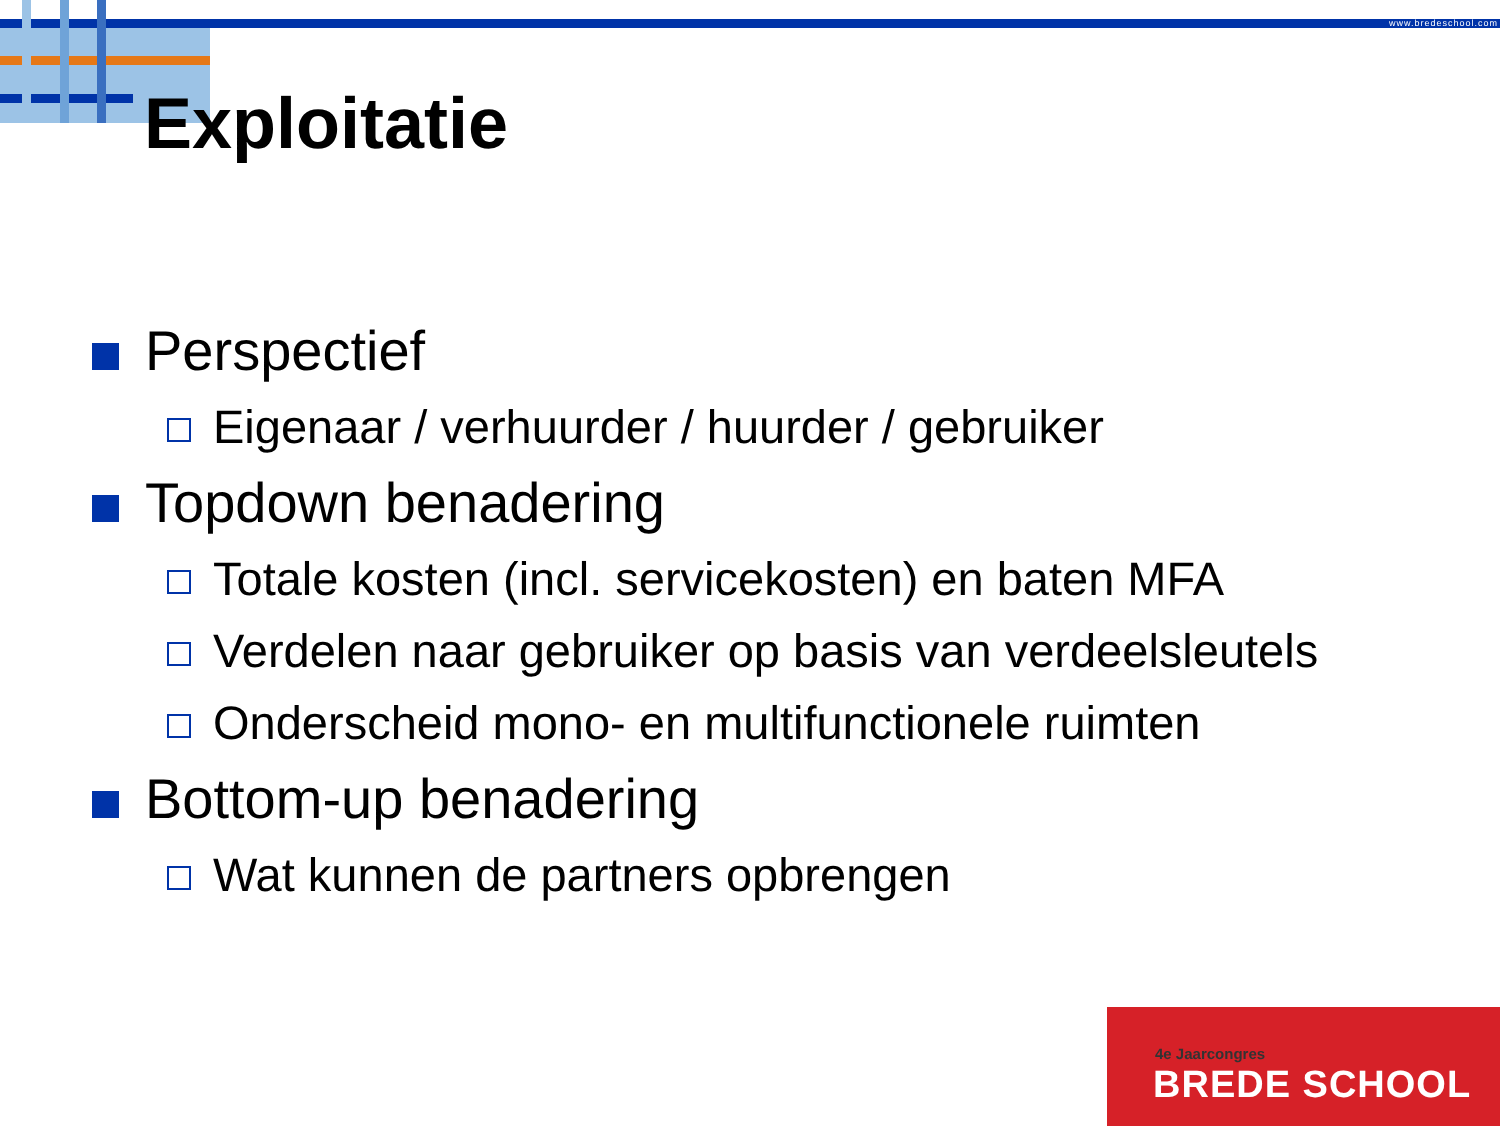www.bredeschool.com
Exploitatie
Perspectief
Eigenaar / verhuurder / huurder / gebruiker
Topdown benadering
Totale kosten (incl. servicekosten) en baten MFA
Verdelen naar gebruiker op basis van verdeelsleutels
Onderscheid mono- en multifunctionele ruimten
Bottom-up benadering
Wat kunnen de partners opbrengen
4e Jaarcongres
BREDE SCHOOL